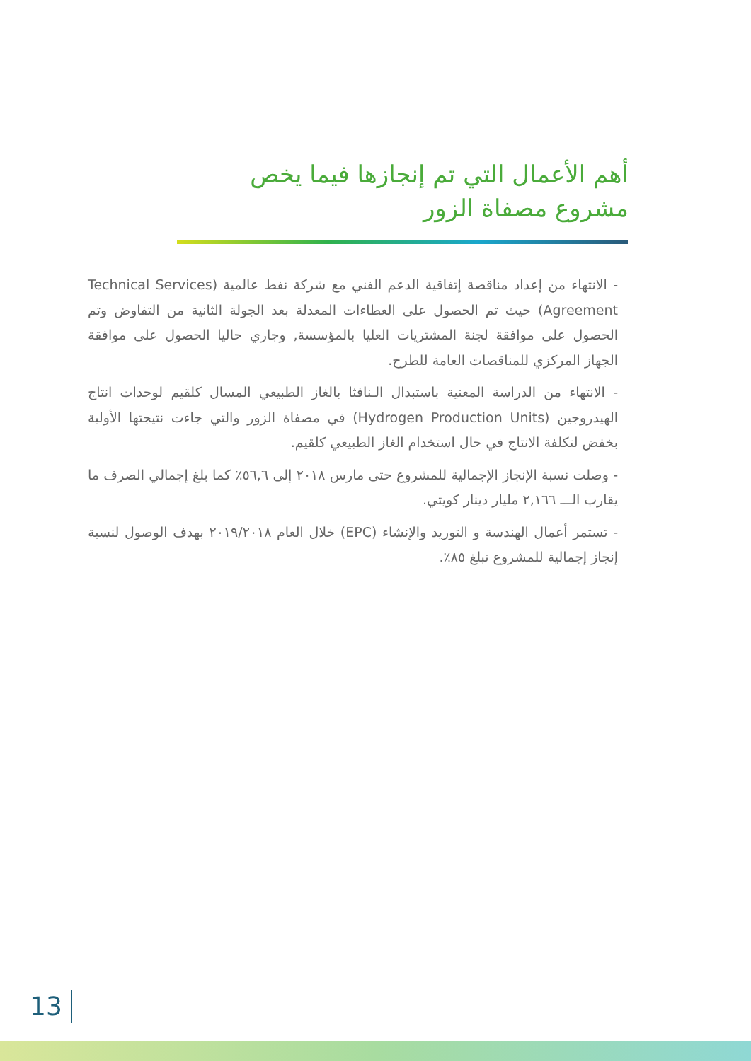أهم الأعمال التي تم إنجازها فيما يخص
مشروع مصفاة الزور
- الانتهاء من إعداد مناقصة إتفاقية الدعم الفني مع شركة نفط عالمية (Technical Services Agreement) حيث تم الحصول على العطاءات المعدلة بعد الجولة الثانية من التفاوض وتم الحصول على موافقة لجنة المشتريات العليا بالمؤسسة, وجاري حاليا الحصول على موافقة الجهاز المركزي للمناقصات العامة للطرح.
- الانتهاء من الدراسة المعنية باستبدال الـنافثا بالغاز الطبيعي المسال كلقيم لوحدات انتاج الهيدروجين (Hydrogen Production Units) في مصفاة الزور والتي جاءت نتيجتها الأولية بخفض لتكلفة الانتاج في حال استخدام الغاز الطبيعي كلقيم.
- وصلت نسبة الإنجاز الإجمالية للمشروع حتى مارس ٢٠١٨ إلى ٥٦,٦٪ كما بلغ إجمالي الصرف ما يقارب الـــ ٢,١٦٦ مليار دينار كويتي.
- تستمر أعمال الهندسة و التوريد والإنشاء (EPC) خلال العام ٢٠١٩/٢٠١٨ بهدف الوصول لنسبة إنجاز إجمالية للمشروع تبلغ ٨٥٪.
13